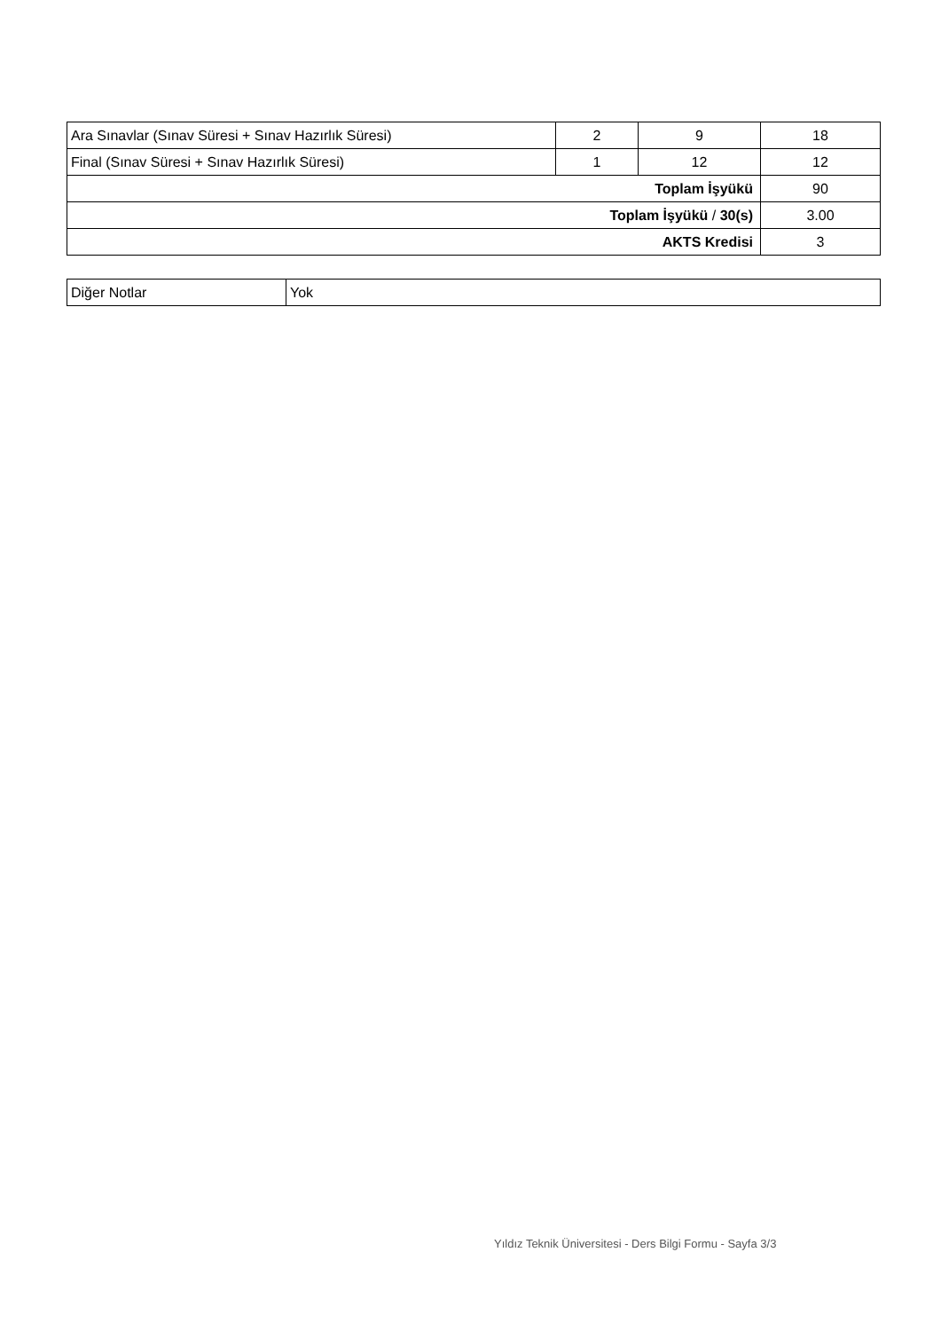| Ara Sınavlar (Sınav Süresi + Sınav Hazırlık Süresi) | 2 | 9 | 18 |
| Final (Sınav Süresi + Sınav Hazırlık Süresi) | 1 | 12 | 12 |
| Toplam İşyükü | | | 90 |
| Toplam İşyükü / 30(s) | | | 3.00 |
| AKTS Kredisi | | | 3 |
| Diğer Notlar | Yok |
Yıldız Teknik Üniversitesi - Ders Bilgi Formu - Sayfa 3/3